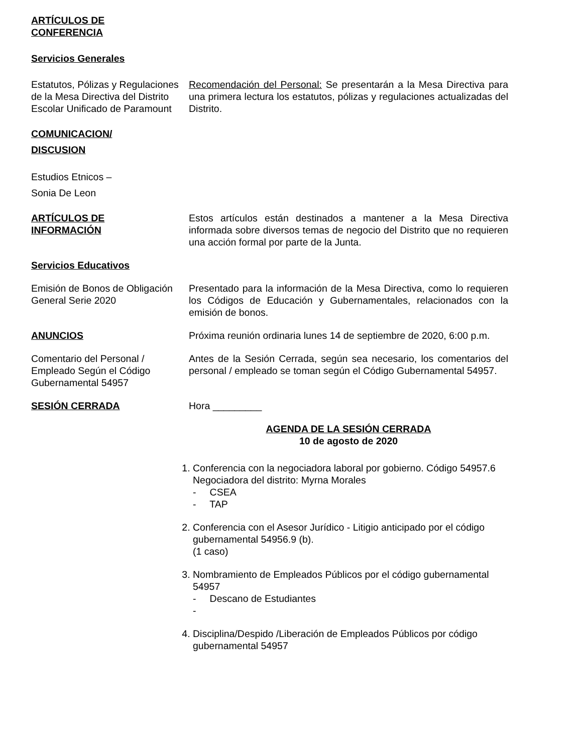ARTÍCULOS DE
CONFERENCIA
Servicios Generales
Estatutos, Pólizas y Regulaciones de la Mesa Directiva del Distrito Escolar Unificado de Paramount
Recomendación del Personal: Se presentarán a la Mesa Directiva para una primera lectura los estatutos, pólizas y regulaciones actualizadas del Distrito.
COMUNICACION/
DISCUSION
Estudios Etnicos –
Sonia De Leon
ARTÍCULOS DE
INFORMACIÓN
Estos artículos están destinados a mantener a la Mesa Directiva informada sobre diversos temas de negocio del Distrito que no requieren una acción formal por parte de la Junta.
Servicios Educativos
Emisión de Bonos de Obligación General Serie 2020
Presentado para la información de la Mesa Directiva, como lo requieren los Códigos de Educación y Gubernamentales, relacionados con la emisión de bonos.
ANUNCIOS Próxima reunión ordinaria lunes 14 de septiembre de 2020, 6:00 p.m.
Comentario del Personal / Empleado Según el Código Gubernamental 54957
Antes de la Sesión Cerrada, según sea necesario, los comentarios del personal / empleado se toman según el Código Gubernamental 54957.
SESIÓN CERRADA Hora _________
AGENDA DE LA SESIÓN CERRADA
10 de agosto de 2020
1. Conferencia con la negociadora laboral por gobierno. Código 54957.6
Negociadora del distrito: Myrna Morales
- CSEA
- TAP
2. Conferencia con el Asesor Jurídico - Litigio anticipado por el código gubernamental 54956.9 (b).
(1 caso)
3. Nombramiento de Empleados Públicos por el código gubernamental 54957
- Descano de Estudiantes
-
4. Disciplina/Despido /Liberación de Empleados Públicos por código gubernamental 54957